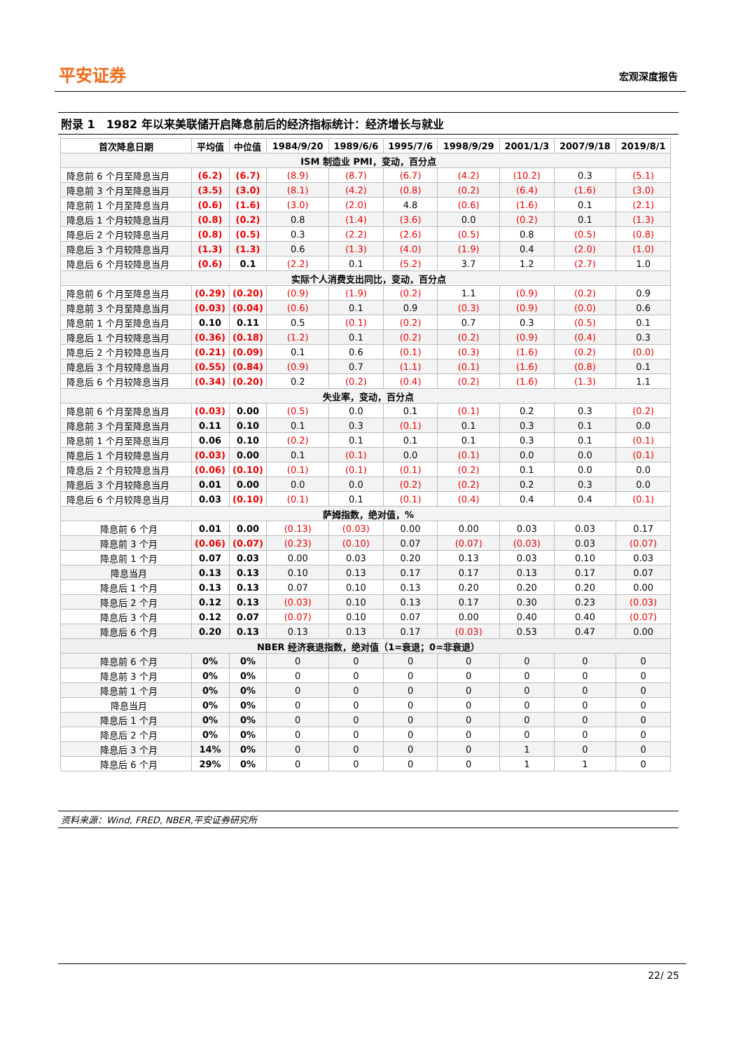平安证券 宏观深度报告
附录 1　1982 年以来美联储开启降息前后的经济指标统计：经济增长与就业
| 首次降息日期 | 平均值 | 中位值 | 1984/9/20 | 1989/6/6 | 1995/7/6 | 1998/9/29 | 2001/1/3 | 2007/9/18 | 2019/8/1 |
| --- | --- | --- | --- | --- | --- | --- | --- | --- | --- |
| ISM 制造业 PMI，变动，百分点 | | | | | | | | | |
| 降息前 6 个月至降息当月 | (6.2) | (6.7) | (8.9) | (8.7) | (6.7) | (4.2) | (10.2) | 0.3 | (5.1) |
| 降息前 3 个月至降息当月 | (3.5) | (3.0) | (8.1) | (4.2) | (0.8) | (0.2) | (6.4) | (1.6) | (3.0) |
| 降息前 1 个月至降息当月 | (0.6) | (1.6) | (3.0) | (2.0) | 4.8 | (0.6) | (1.6) | 0.1 | (2.1) |
| 降息后 1 个月较降息当月 | (0.8) | (0.2) | 0.8 | (1.4) | (3.6) | 0.0 | (0.2) | 0.1 | (1.3) |
| 降息后 2 个月较降息当月 | (0.8) | (0.5) | 0.3 | (2.2) | (2.6) | (0.5) | 0.8 | (0.5) | (0.8) |
| 降息后 3 个月较降息当月 | (1.3) | (1.3) | 0.6 | (1.3) | (4.0) | (1.9) | 0.4 | (2.0) | (1.0) |
| 降息后 6 个月较降息当月 | (0.6) | 0.1 | (2.2) | 0.1 | (5.2) | 3.7 | 1.2 | (2.7) | 1.0 |
| 实际个人消费支出同比，变动，百分点 | | | | | | | | | |
| 降息前 6 个月至降息当月 | (0.29) | (0.20) | (0.9) | (1.9) | (0.2) | 1.1 | (0.9) | (0.2) | 0.9 |
| 降息前 3 个月至降息当月 | (0.03) | (0.04) | (0.6) | 0.1 | 0.9 | (0.3) | (0.9) | (0.0) | 0.6 |
| 降息前 1 个月至降息当月 | 0.10 | 0.11 | 0.5 | (0.1) | (0.2) | 0.7 | 0.3 | (0.5) | 0.1 |
| 降息后 1 个月较降息当月 | (0.36) | (0.18) | (1.2) | 0.1 | (0.2) | (0.2) | (0.9) | (0.4) | 0.3 |
| 降息后 2 个月较降息当月 | (0.21) | (0.09) | 0.1 | 0.6 | (0.1) | (0.3) | (1.6) | (0.2) | (0.0) |
| 降息后 3 个月较降息当月 | (0.55) | (0.84) | (0.9) | 0.7 | (1.1) | (0.1) | (1.6) | (0.8) | 0.1 |
| 降息后 6 个月较降息当月 | (0.34) | (0.20) | 0.2 | (0.2) | (0.4) | (0.2) | (1.6) | (1.3) | 1.1 |
| 失业率，变动，百分点 | | | | | | | | | |
| 降息前 6 个月至降息当月 | (0.03) | 0.00 | (0.5) | 0.0 | 0.1 | (0.1) | 0.2 | 0.3 | (0.2) |
| 降息前 3 个月至降息当月 | 0.11 | 0.10 | 0.1 | 0.3 | (0.1) | 0.1 | 0.3 | 0.1 | 0.0 |
| 降息前 1 个月至降息当月 | 0.06 | 0.10 | (0.2) | 0.1 | 0.1 | 0.1 | 0.3 | 0.1 | (0.1) |
| 降息后 1 个月较降息当月 | (0.03) | 0.00 | 0.1 | (0.1) | 0.0 | (0.1) | 0.0 | 0.0 | (0.1) |
| 降息后 2 个月较降息当月 | (0.06) | (0.10) | (0.1) | (0.1) | (0.1) | (0.2) | 0.1 | 0.0 | 0.0 |
| 降息后 3 个月较降息当月 | 0.01 | 0.00 | 0.0 | 0.0 | (0.2) | (0.2) | 0.2 | 0.3 | 0.0 |
| 降息后 6 个月较降息当月 | 0.03 | (0.10) | (0.1) | 0.1 | (0.1) | (0.4) | 0.4 | 0.4 | (0.1) |
| 萨姆指数，绝对值，% | | | | | | | | | |
| 降息前 6 个月 | 0.01 | 0.00 | (0.13) | (0.03) | 0.00 | 0.00 | 0.03 | 0.03 | 0.17 |
| 降息前 3 个月 | (0.06) | (0.07) | (0.23) | (0.10) | 0.07 | (0.07) | (0.03) | 0.03 | (0.07) |
| 降息前 1 个月 | 0.07 | 0.03 | 0.00 | 0.03 | 0.20 | 0.13 | 0.03 | 0.10 | 0.03 |
| 降息当月 | 0.13 | 0.13 | 0.10 | 0.13 | 0.17 | 0.17 | 0.13 | 0.17 | 0.07 |
| 降息后 1 个月 | 0.13 | 0.13 | 0.07 | 0.10 | 0.13 | 0.20 | 0.20 | 0.20 | 0.00 |
| 降息后 2 个月 | 0.12 | 0.13 | (0.03) | 0.10 | 0.13 | 0.17 | 0.30 | 0.23 | (0.03) |
| 降息后 3 个月 | 0.12 | 0.07 | (0.07) | 0.10 | 0.07 | 0.00 | 0.40 | 0.40 | (0.07) |
| 降息后 6 个月 | 0.20 | 0.13 | 0.13 | 0.13 | 0.17 | (0.03) | 0.53 | 0.47 | 0.00 |
| NBER 经济衰退指数，绝对值（1=衰退；0=非衰退） | | | | | | | | | |
| 降息前 6 个月 | 0% | 0% | 0 | 0 | 0 | 0 | 0 | 0 | 0 |
| 降息前 3 个月 | 0% | 0% | 0 | 0 | 0 | 0 | 0 | 0 | 0 |
| 降息前 1 个月 | 0% | 0% | 0 | 0 | 0 | 0 | 0 | 0 | 0 |
| 降息当月 | 0% | 0% | 0 | 0 | 0 | 0 | 0 | 0 | 0 |
| 降息后 1 个月 | 0% | 0% | 0 | 0 | 0 | 0 | 0 | 0 | 0 |
| 降息后 2 个月 | 0% | 0% | 0 | 0 | 0 | 0 | 0 | 0 | 0 |
| 降息后 3 个月 | 14% | 0% | 0 | 0 | 0 | 0 | 1 | 0 | 0 |
| 降息后 6 个月 | 29% | 0% | 0 | 0 | 0 | 0 | 1 | 1 | 0 |
资料来源：Wind, FRED, NBER,平安证券研究所
22/ 25